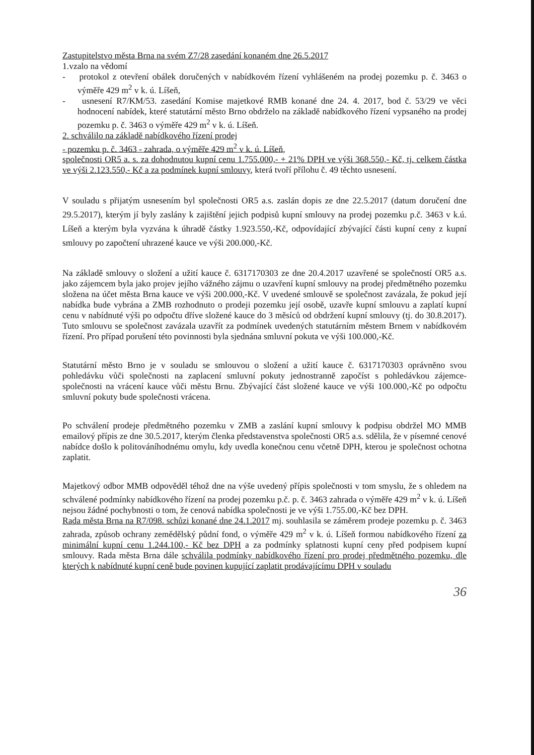Zastupitelstvo města Brna na svém Z7/28 zasedání konaném dne 26.5.2017
1.vzalo na vědomí
- protokol z otevření obálek doručených v nabídkovém řízení vyhlášeném na prodej pozemku p. č. 3463 o výměře 429 m<sup>2</sup> v k. ú. Líšeň,
- usnesení R7/KM/53. zasedání Komise majetkové RMB konané dne 24. 4. 2017, bod č. 53/29 ve věci hodnocení nabídek, které statutární město Brno obdrželo na základě nabídkového řízení vypsaného na prodej pozemku p. č. 3463 o výměře 429 m<sup>2</sup> v k. ú. Líšeň.
2. schválilo na základě nabídkového řízení prodej
- pozemku p. č. 3463 - zahrada, o výměře 429 m<sup>2</sup> v k. ú. Líšeň,
společnosti OR5 a. s. za dohodnutou kupní cenu 1.755.000,- + 21% DPH ve výši 368.550,- Kč, tj. celkem částka ve výši 2.123.550,- Kč a za podmínek kupní smlouvy, která tvoří přílohu č. 49 těchto usnesení.
V souladu s přijatým usnesením byl společnosti OR5 a.s. zaslán dopis ze dne 22.5.2017 (datum doručení dne 29.5.2017), kterým jí byly zaslány k zajištění jejich podpisů kupní smlouvy na prodej pozemku p.č. 3463 v k.ú. Líšeň a kterým byla vyzvána k úhradě částky 1.923.550,-Kč, odpovídající zbývající části kupní ceny z kupní smlouvy po započtení uhrazené kauce ve výši 200.000,-Kč.
Na základě smlouvy o složení a užití kauce č. 6317170303 ze dne 20.4.2017 uzavřené se společností OR5 a.s. jako zájemcem byla jako projev jejího vážného zájmu o uzavření kupní smlouvy na prodej předmětného pozemku složena na účet města Brna kauce ve výši 200.000,-Kč. V uvedené smlouvě se společnost zavázala, že pokud její nabídka bude vybrána a ZMB rozhodnuto o prodeji pozemku její osobě, uzavře kupní smlouvu a zaplatí kupní cenu v nabídnuté výši po odpočtu dříve složené kauce do 3 měsíců od obdržení kupní smlouvy (tj. do 30.8.2017). Tuto smlouvu se společnost zavázala uzavřít za podmínek uvedených statutárním městem Brnem v nabídkovém řízení. Pro případ porušení této povinnosti byla sjednána smluvní pokuta ve výši 100.000,-Kč.
Statutární město Brno je v souladu se smlouvou o složení a užití kauce č. 6317170303 oprávněno svou pohledávku vůči společnosti na zaplacení smluvní pokuty jednostranně započíst s pohledávkou zájemce-společnosti na vrácení kauce vůči městu Brnu. Zbývající část složené kauce ve výši 100.000,-Kč po odpočtu smluvní pokuty bude společnosti vrácena.
Po schválení prodeje předmětného pozemku v ZMB a zaslání kupní smlouvy k podpisu obdržel MO MMB emailový přípis ze dne 30.5.2017, kterým členka představenstva společnosti OR5 a.s. sdělila, že v písemné cenové nabídce došlo k politováníhodnému omylu, kdy uvedla konečnou cenu včetně DPH, kterou je společnost ochotna zaplatit.
Majetkový odbor MMB odpověděl téhož dne na výše uvedený přípis společnosti v tom smyslu, že s ohledem na schválené podmínky nabídkového řízení na prodej pozemku p.č. p. č. 3463 zahrada o výměře 429 m<sup>2</sup> v k. ú. Líšeň nejsou žádné pochybnosti o tom, že cenová nabídka společnosti je ve výši 1.755.00,-Kč bez DPH.
Rada města Brna na R7/098. schůzi konané dne 24.1.2017 mj. souhlasila se záměrem prodeje pozemku p. č. 3463 zahrada, způsob ochrany zemědělský půdní fond, o výměře 429 m<sup>2</sup> v k. ú. Líšeň formou nabídkového řízení za minimální kupní cenu 1.244.100,- Kč bez DPH a za podmínky splatnosti kupní ceny před podpisem kupní smlouvy. Rada města Brna dále schválila podmínky nabídkového řízení pro prodej předmětného pozemku, dle kterých k nabídnuté kupní ceně bude povinen kupující zaplatit prodávajícímu DPH v souladu
36